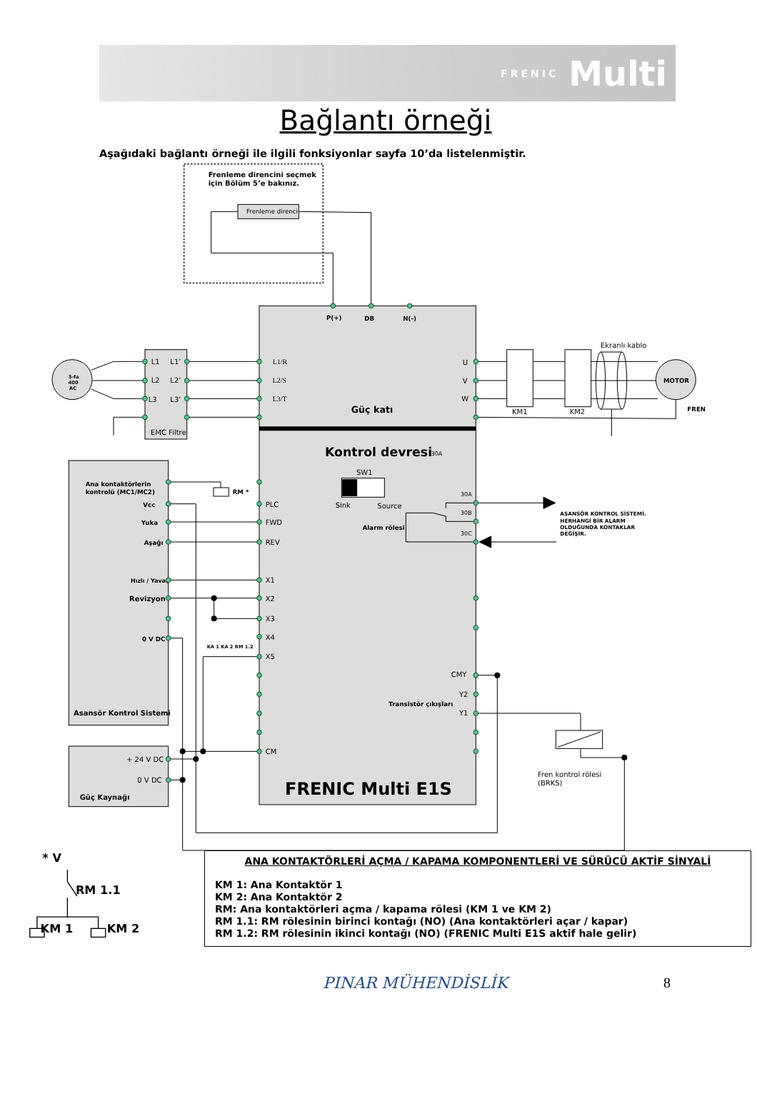FRENIC Multi
Bağlantı örneği
Aşağıdaki bağlantı örneği ile ilgili fonksiyonlar sayfa 10’da listelenmiştir.
Frenleme direncini seçmek
için Bölüm 5’e bakınız.
P(+)
DB
N(-)
Güç katı
Kontrol devresi
3-fa
400
AC
MOTOR
FREN
Ana kontaktörlerin
kontrolü (MC1/MC2)
RM *
Vcc
Yuka
Aşağı
Hızlı / Yavaş
Revizyon
0 V DC
KA 1 KA 2 RM 1.2
Asansör Kontrol Sistemi
Güç Kaynağı
Alarm rölesi
Transistör çıkışları
ASANSÖR KONTROL SİSTEMİ.
HERHANGİ BİR ALARM
OLDUĞUNDA KONTAKLAR
DEĞİŞİR.
FRENIC Multi E1S
Frenleme direnci
L1
L1’
L2
L2’
L3
L3’
EMC Filtre
L1/R
L2/S
L3/T
U
V
W
KM1
KM2
Ekranlı kablo
30A
SW1
Sink
Source
30A
30B
30C
PLC
FWD
REV
X1
X2
X3
X4
X5
CM
CMY
Y2
Y1
+ 24 V DC
0 V DC
Fren kontrol rölesi
(BRKS)
* V
RM 1.1
KM 1
KM 2
ANA KONTAKTÖRLERİ AÇMA / KAPAMA KOMPONENTLERİ VE SÜRÜCÜ AKTİF SİNYALİ
KM 1: Ana Kontaktör 1
KM 2: Ana Kontaktör 2
RM: Ana kontaktörleri açma / kapama rölesi (KM 1 ve KM 2)
RM 1.1: RM rölesinin birinci kontağı (NO) (Ana kontaktörleri açar / kapar)
RM 1.2: RM rölesinin ikinci kontağı (NO) (FRENIC Multi E1S aktif hale gelir)
PINAR MÜHENDİSLİK 8